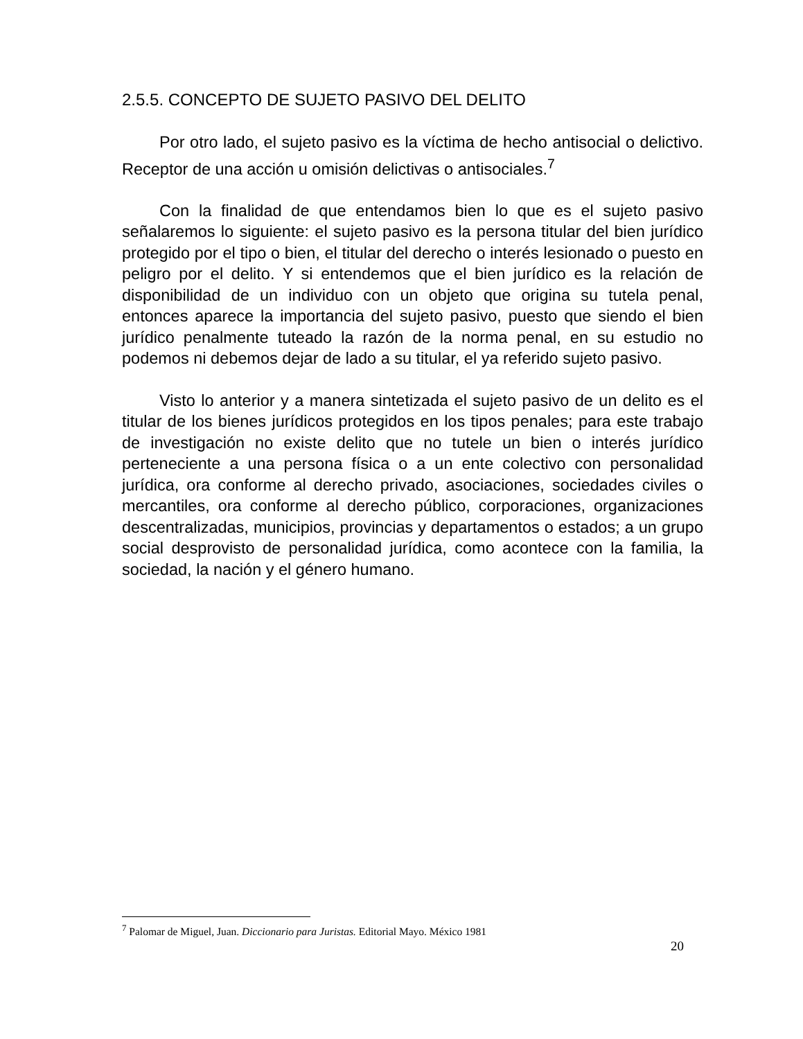2.5.5. CONCEPTO DE SUJETO PASIVO DEL DELITO
Por otro lado, el sujeto pasivo es la víctima de hecho antisocial o delictivo. Receptor de una acción u omisión delictivas o antisociales.<sup>7</sup>
Con la finalidad de que entendamos bien lo que es el sujeto pasivo señalaremos lo siguiente: el sujeto pasivo es la persona titular del bien jurídico protegido por el tipo o bien, el titular del derecho o interés lesionado o puesto en peligro por el delito. Y si entendemos que el bien jurídico es la relación de disponibilidad de un individuo con un objeto que origina su tutela penal, entonces aparece la importancia del sujeto pasivo, puesto que siendo el bien jurídico penalmente tuteado la razón de la norma penal, en su estudio no podemos ni debemos dejar de lado a su titular, el ya referido sujeto pasivo.
Visto lo anterior y a manera sintetizada el sujeto pasivo de un delito es el titular de los bienes jurídicos protegidos en los tipos penales; para este trabajo de investigación no existe delito que no tutele un bien o interés jurídico perteneciente a una persona física o a un ente colectivo con personalidad jurídica, ora conforme al derecho privado, asociaciones, sociedades civiles o mercantiles, ora conforme al derecho público, corporaciones, organizaciones descentralizadas, municipios, provincias y departamentos o estados; a un grupo social desprovisto de personalidad jurídica, como acontece con la familia, la sociedad, la nación y el género humano.
<sup>7</sup> Palomar de Miguel, Juan. Diccionario para Juristas. Editorial Mayo. México 1981
20